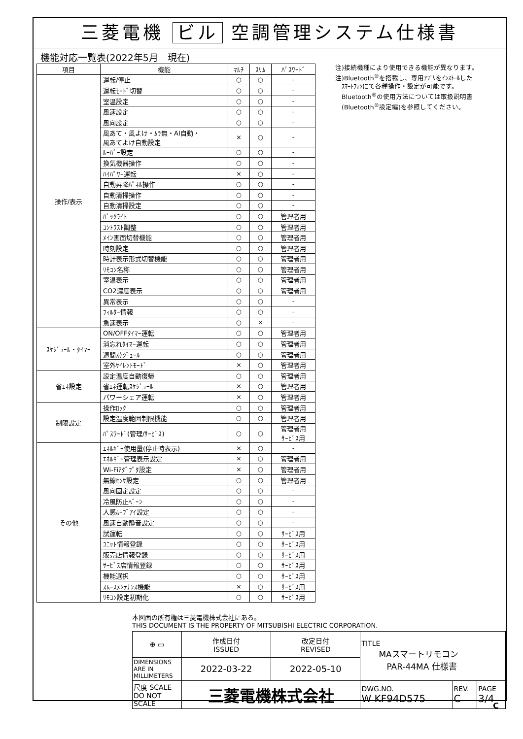三菱電機 ビル 空調管理システム仕様書
機能対応一覧表(2022年5月　現在)
| 項目 | 機能 | ﾏﾙﾁ | ｽﾘﾑ | ﾊﾟｽﾜｰﾄﾞ |
| --- | --- | --- | --- | --- |
| 操作/表示 | 運転/停止 | ○ | ○ | - |
| | 運転ﾓｰﾄﾞ切替 | ○ | ○ | - |
| | 室温設定 | ○ | ○ | - |
| | 風速設定 | ○ | ○ | - |
| | 風向設定 | ○ | ○ | - |
| | 風あて・風よけ・ﾑﾗ無・AI自動・ 風あてよけ自動設定 | × | ○ | - |
| | ﾙｰﾊﾞｰ設定 | ○ | ○ | - |
| | 換気機器操作 | ○ | ○ | - |
| | ﾊｲﾊﾟﾜｰ運転 | × | ○ | - |
| | 自動昇降ﾊﾟﾈﾙ操作 | ○ | ○ | - |
| | 自動清掃操作 | ○ | ○ | - |
| | 自動清掃設定 | ○ | ○ | - |
| | ﾊﾞｯｸﾗｲﾄ | ○ | ○ | 管理者用 |
| | ｺﾝﾄﾗｽﾄ調整 | ○ | ○ | 管理者用 |
| | ﾒｲﾝ画面切替機能 | ○ | ○ | 管理者用 |
| | 時刻設定 | ○ | ○ | 管理者用 |
| | 時計表示形式切替機能 | ○ | ○ | 管理者用 |
| | ﾘﾓｺﾝ名称 | ○ | ○ | 管理者用 |
| | 室温表示 | ○ | ○ | 管理者用 |
| | CO2濃度表示 | ○ | ○ | 管理者用 |
| | 異常表示 | ○ | ○ | - |
| | ﾌｨﾙﾀｰ情報 | ○ | ○ | - |
| | 急速表示 | ○ | × | - |
| ｽｹｼﾞｭｰﾙ・ﾀｲﾏｰ | ON/OFFﾀｲﾏｰ運転 | ○ | ○ | 管理者用 |
| | 消忘れﾀｲﾏｰ運転 | ○ | ○ | 管理者用 |
| | 週間ｽｹｼﾞｭｰﾙ | ○ | ○ | 管理者用 |
| | 室外ｻｲﾚﾝﾄﾓｰﾄﾞ | × | ○ | 管理者用 |
| 省ｴﾈ設定 | 設定温度自動復帰 | ○ | ○ | 管理者用 |
| | 省ｴﾈ運転ｽｹｼﾞｭｰﾙ | × | ○ | 管理者用 |
| | パワーシェア運転 | × | ○ | 管理者用 |
| 制限設定 | 操作ﾛｯｸ | ○ | ○ | 管理者用 |
| | 設定温度範囲制限機能 | ○ | ○ | 管理者用 |
| | ﾊﾟｽﾜｰﾄﾞ(管理/ｻｰﾋﾞｽ) | ○ | ○ | 管理者用 ｻｰﾋﾞｽ用 |
| その他 | ｴﾈﾙｷﾞｰ使用量(停止時表示) | × | ○ | - |
| | ｴﾈﾙｷﾞｰ管理表示設定 | × | ○ | 管理者用 |
| | Wi-Fiｱﾀﾞﾌﾟﾀ設定 | × | ○ | 管理者用 |
| | 無線ｾﾝｻ設定 | ○ | ○ | 管理者用 |
| | 風向固定設定 | ○ | ○ | - |
| | 冷風防止ﾍﾞｰﾝ | ○ | ○ | - |
| | 人感ﾑｰﾌﾞｱｲ設定 | ○ | ○ | - |
| | 風速自動静音設定 | ○ | ○ | - |
| | 試運転 | ○ | ○ | ｻｰﾋﾞｽ用 |
| | ﾕﾆｯﾄ情報登録 | ○ | ○ | ｻｰﾋﾞｽ用 |
| | 販売店情報登録 | ○ | ○ | ｻｰﾋﾞｽ用 |
| | ｻｰﾋﾞｽ店情報登録 | ○ | ○ | ｻｰﾋﾞｽ用 |
| | 機能選択 | ○ | ○ | ｻｰﾋﾞｽ用 |
| | ｽﾑｰｽﾒﾝﾃﾅﾝｽ機能 | × | ○ | ｻｰﾋﾞｽ用 |
| | ﾘﾓｺﾝ設定初期化 | ○ | ○ | ｻｰﾋﾞｽ用 |
注)接続機種により使用できる機能が異なります。
注)Bluetooth<sup>®</sup>を搭載し、専用ｱﾌﾟﾘをｲﾝｽﾄｰﾙした
　ｽﾏｰﾄﾌｫﾝにて各種操作・設定が可能です。
　Bluetooth<sup>®</sup>の使用方法については取扱説明書
　(Bluetooth<sup>®</sup>設定編)を参照してください。
本図面の所有権は三菱電機株式会社にある。
THIS DOCUMENT IS THE PROPERTY OF MITSUBISHI ELECTRIC CORPORATION.
| ⊕ ▭ | 作成日付 ISSUED | 改定日付 REVISED | TITLE MAスマートリモコン PAR-44MA 仕様書 | | |
| DIMENSIONS ARE IN MILLIMETERS | 2022-03-22 | 2022-05-10 | | | |
| 尺度 SCALE DO NOT SCALE | 三菱電機株式会社 | | DWG.NO. W KF94D575 | REV. C | PAGE 3/4 |
C